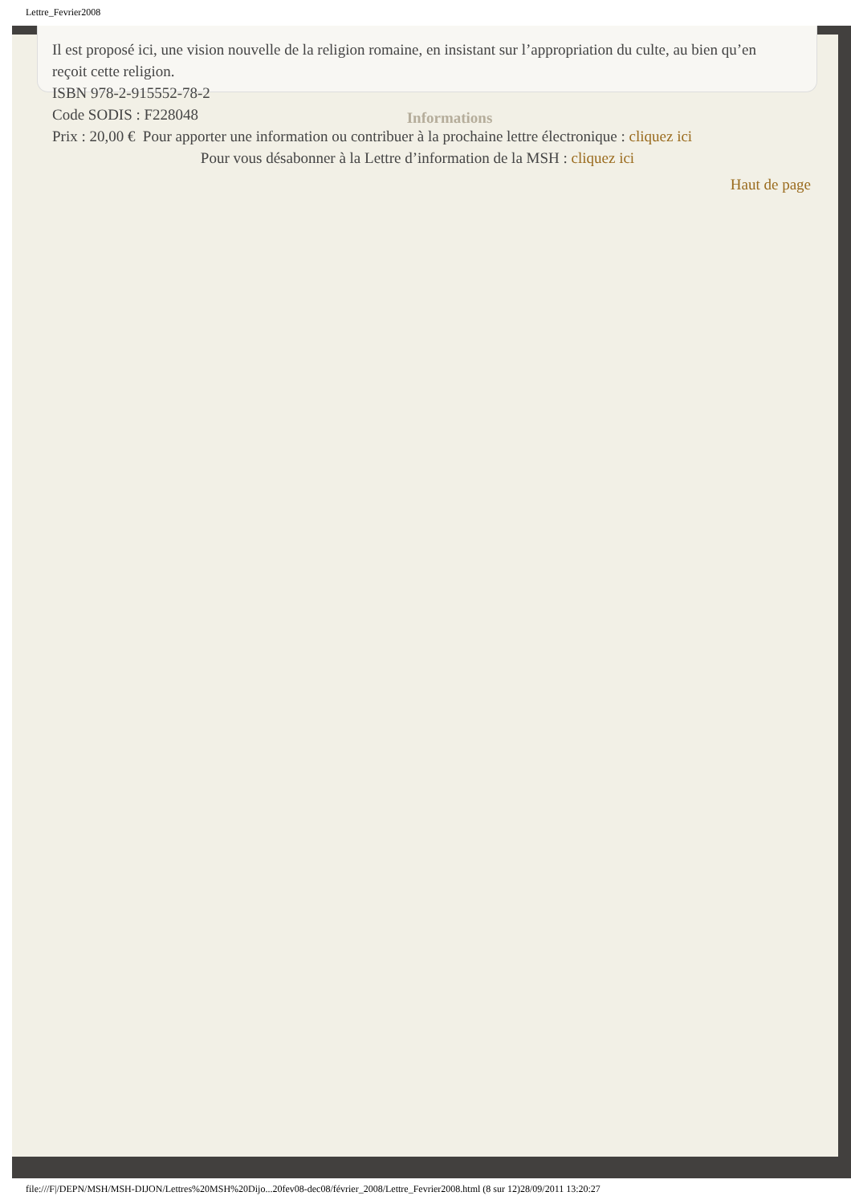Lettre_Fevrier2008
Il est proposé ici, une vision nouvelle de la religion romaine, en insistant sur l’appropriation du culte, au bien qu’en reçoit cette religion.
ISBN 978-2-915552-78-2
Code SODIS : F228048
Prix : 20,00 €
Informations
Pour apporter une information ou contribuer à la prochaine lettre électronique : cliquez ici
Pour vous désabonner à la Lettre d’information de la MSH : cliquez ici
Haut de page
file:///F|/DEPN/MSH/MSH-DIJON/Lettres%20MSH%20Dijo...20fev08-dec08/février_2008/Lettre_Fevrier2008.html (8 sur 12)28/09/2011 13:20:27